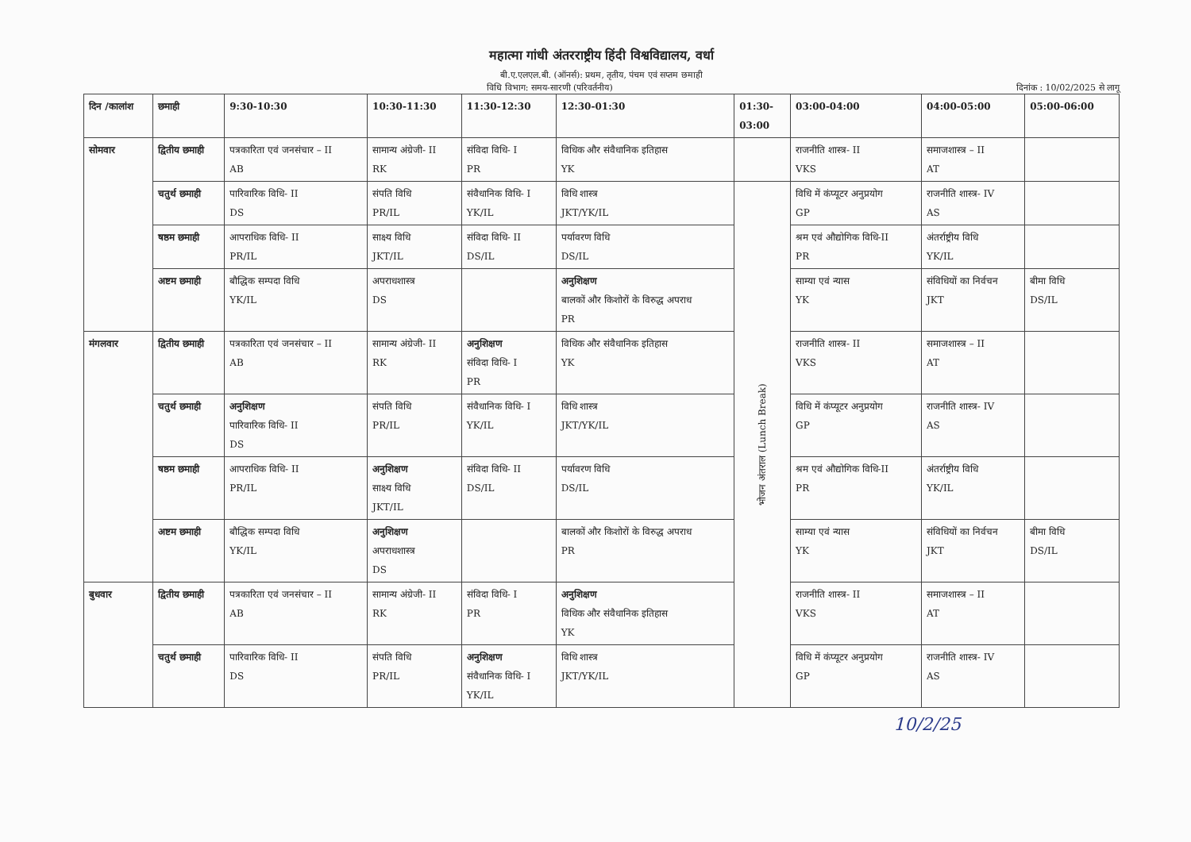महात्मा गांधी अंतरराष्ट्रीय हिंदी विश्वविद्यालय, वर्धा
बी.ए.एलएल.बी. (ऑनर्स): प्रथम, तृतीय, पंचम एवं सप्तम छमाही
विधि विभाग: समय-सारणी (परिवर्तनीय) दिनांक : 10/02/2025 से लागू
| दिन /कालांश | छमाही | 9:30-10:30 | 10:30-11:30 | 11:30-12:30 | 12:30-01:30 | 01:30- 03:00 | 03:00-04:00 | 04:00-05:00 | 05:00-06:00 |
| --- | --- | --- | --- | --- | --- | --- | --- | --- | --- |
| सोमवार | द्वितीय छमाही | पत्रकारिता एवं जनसंचार – II AB | सामान्य अंग्रेजी- II RK | संविदा विधि- I PR | विधिक और संवैधानिक इतिहास YK | | राजनीति शास्त्र- II VKS | समाजशास्त्र – II AT | |
| | चतुर्थ छमाही | पारिवारिक विधि- II DS | संपति विधि PR/IL | संवैधानिक विधि- I YK/IL | विधि शास्त्र JKT/YK/IL | भोजन अंतराल (Lunch Break) | विधि में कंप्यूटर अनुप्रयोग GP | राजनीति शास्त्र- IV AS | |
| | षष्ठम छमाही | आपराधिक विधि- II PR/IL | साक्ष्य विधि JKT/IL | संविदा विधि- II DS/IL | पर्यावरण विधि DS/IL | | श्रम एवं औद्योगिक विधि-II PR | अंतर्राष्ट्रीय विधि YK/IL | |
| | अष्टम छमाही | बौद्धिक सम्पदा विधि YK/IL | अपराधशास्त्र DS | | अनुशिक्षण बालकों और किशोरों के विरुद्ध अपराध PR | | साम्या एवं न्यास YK | संविधियों का निर्वचन JKT | बीमा विधि DS/IL |
| मंगलवार | द्वितीय छमाही | पत्रकारिता एवं जनसंचार – II AB | सामान्य अंग्रेजी- II RK | अनुशिक्षण संविदा विधि- I PR | विधिक और संवैधानिक इतिहास YK | | राजनीति शास्त्र- II VKS | समाजशास्त्र – II AT | |
| | चतुर्थ छमाही | अनुशिक्षण पारिवारिक विधि- II DS | संपति विधि PR/IL | संवैधानिक विधि- I YK/IL | विधि शास्त्र JKT/YK/IL | | विधि में कंप्यूटर अनुप्रयोग GP | राजनीति शास्त्र- IV AS | |
| | षष्ठम छमाही | आपराधिक विधि- II PR/IL | अनुशिक्षण साक्ष्य विधि JKT/IL | संविदा विधि- II DS/IL | पर्यावरण विधि DS/IL | | श्रम एवं औद्योगिक विधि-II PR | अंतर्राष्ट्रीय विधि YK/IL | |
| | अष्टम छमाही | बौद्धिक सम्पदा विधि YK/IL | अनुशिक्षण अपराधशास्त्र DS | | बालकों और किशोरों के विरुद्ध अपराध PR | | साम्या एवं न्यास YK | संविधियों का निर्वचन JKT | बीमा विधि DS/IL |
| बुधवार | द्वितीय छमाही | पत्रकारिता एवं जनसंचार – II AB | सामान्य अंग्रेजी- II RK | संविदा विधि- I PR | अनुशिक्षण विधिक और संवैधानिक इतिहास YK | | राजनीति शास्त्र- II VKS | समाजशास्त्र – II AT | |
| | चतुर्थ छमाही | पारिवारिक विधि- II DS | संपति विधि PR/IL | अनुशिक्षण संवैधानिक विधि- I YK/IL | विधि शास्त्र JKT/YK/IL | | विधि में कंप्यूटर अनुप्रयोग GP | राजनीति शास्त्र- IV AS | |
10/2/25